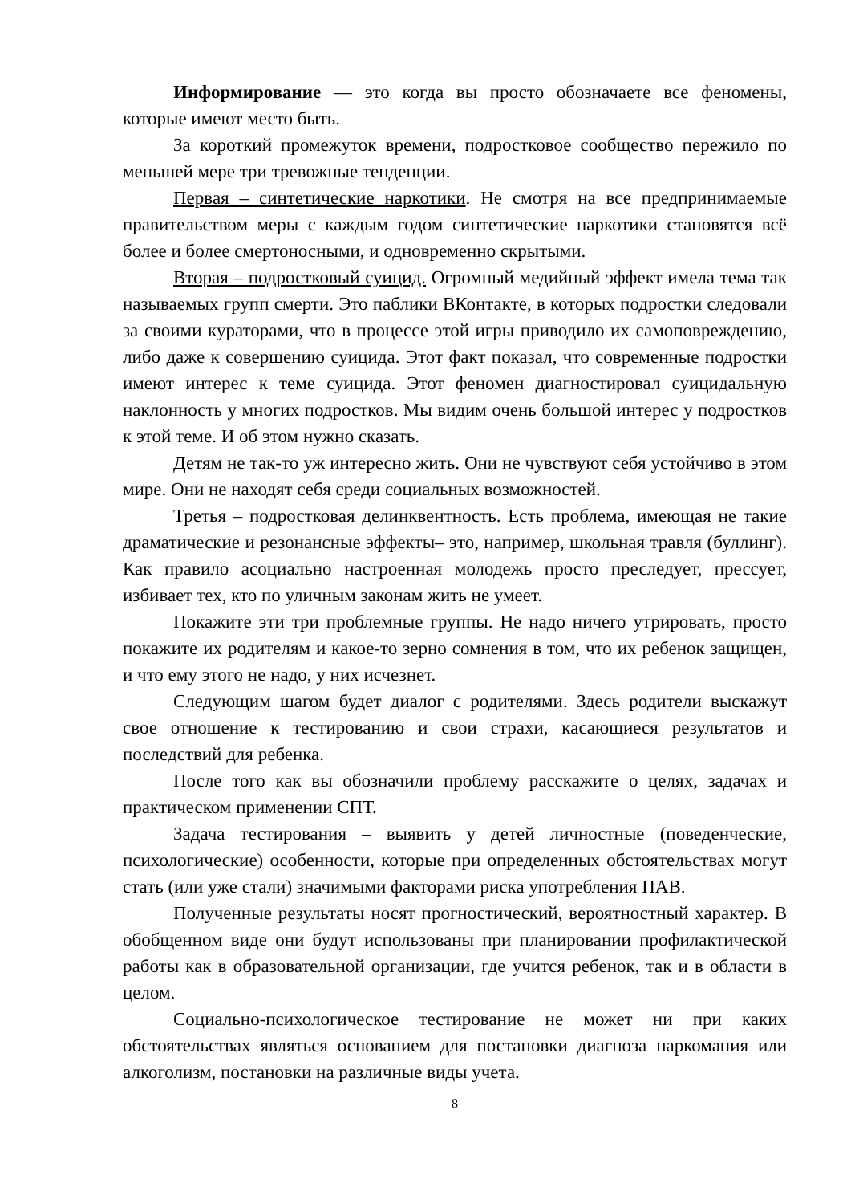Информирование — это когда вы просто обозначаете все феномены, которые имеют место быть.
За короткий промежуток времени, подростковое сообщество пережило по меньшей мере три тревожные тенденции.
Первая – синтетические наркотики. Не смотря на все предпринимаемые правительством меры с каждым годом синтетические наркотики становятся всё более и более смертоносными, и одновременно скрытыми.
Вторая – подростковый суицид. Огромный медийный эффект имела тема так называемых групп смерти. Это паблики ВКонтакте, в которых подростки следовали за своими кураторами, что в процессе этой игры приводило их самоповреждению, либо даже к совершению суицида. Этот факт показал, что современные подростки имеют интерес к теме суицида. Этот феномен диагностировал суицидальную наклонность у многих подростков. Мы видим очень большой интерес у подростков к этой теме. И об этом нужно сказать.
Детям не так-то уж интересно жить. Они не чувствуют себя устойчиво в этом мире. Они не находят себя среди социальных возможностей.
Третья – подростковая делинквентность. Есть проблема, имеющая не такие драматические и резонансные эффекты– это, например, школьная травля (буллинг). Как правило асоциально настроенная молодежь просто преследует, прессует, избивает тех, кто по уличным законам жить не умеет.
Покажите эти три проблемные группы. Не надо ничего утрировать, просто покажите их родителям и какое-то зерно сомнения в том, что их ребенок защищен, и что ему этого не надо, у них исчезнет.
Следующим шагом будет диалог с родителями. Здесь родители выскажут свое отношение к тестированию и свои страхи, касающиеся результатов и последствий для ребенка.
После того как вы обозначили проблему расскажите о целях, задачах и практическом применении СПТ.
Задача тестирования – выявить у детей личностные (поведенческие, психологические) особенности, которые при определенных обстоятельствах могут стать (или уже стали) значимыми факторами риска употребления ПАВ.
Полученные результаты носят прогностический, вероятностный характер. В обобщенном виде они будут использованы при планировании профилактической работы как в образовательной организации, где учится ребенок, так и в области в целом.
Социально-психологическое тестирование не может ни при каких обстоятельствах являться основанием для постановки диагноза наркомания или алкоголизм, постановки на различные виды учета.
8